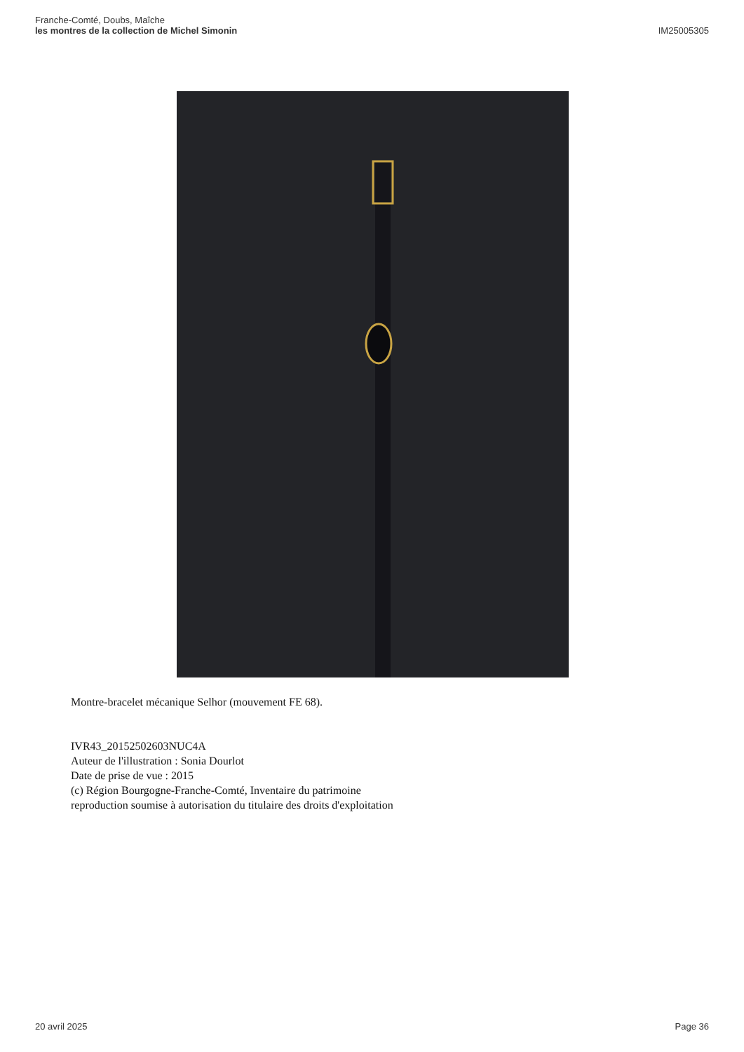Franche-Comté, Doubs, Maîche
les montres de la collection de Michel Simonin
IM25005305
Montre-bracelet mécanique Selhor (mouvement FE 68).
IVR43_20152502603NUC4A
Auteur de l'illustration : Sonia Dourlot
Date de prise de vue : 2015
(c) Région Bourgogne-Franche-Comté, Inventaire du patrimoine
reproduction soumise à autorisation du titulaire des droits d'exploitation
20 avril 2025 Page 36